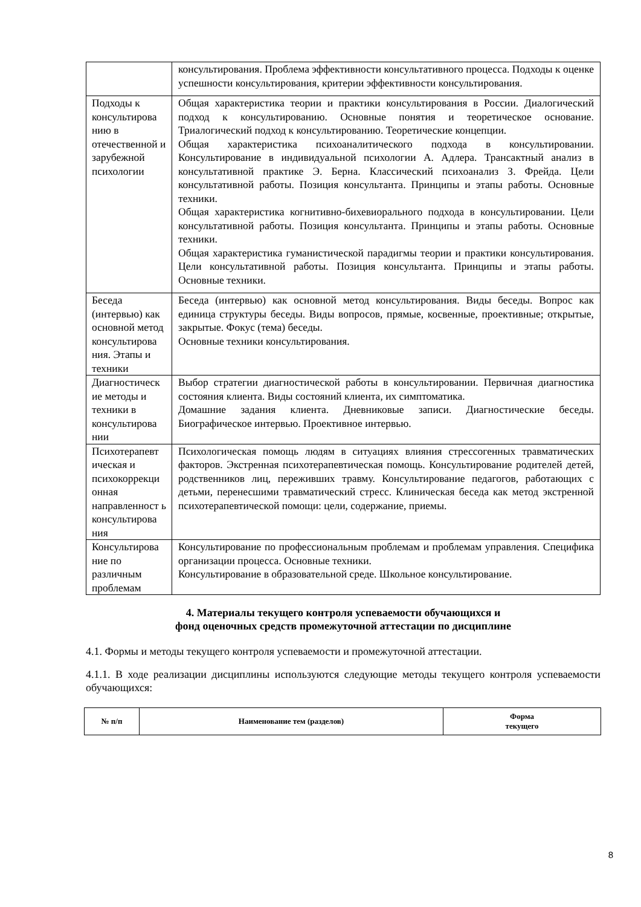| | консультирования. Проблема эффективности консультативного процесса. Подходы к оценке успешности консультирования, критерии эффективности консультирования. |
| Подходы к консультирова нию в отечественной и зарубежной психологии | Общая характеристика теории и практики консультирования в России. Диалогический подход к консультированию. Основные понятия и теоретическое основание. Триалогический подход к консультированию. Теоретические концепции. Общая характеристика психоаналитического подхода в консультировании. Консультирование в индивидуальной психологии А. Адлера. Трансактный анализ в консультативной практике Э. Берна. Классический психоанализ З. Фрейда. Цели консультативной работы. Позиция консультанта. Принципы и этапы работы. Основные техники. Общая характеристика когнитивно-бихевиорального подхода в консультировании. Цели консультативной работы. Позиция консультанта. Принципы и этапы работы. Основные техники. Общая характеристика гуманистической парадигмы теории и практики консультирования. Цели консультативной работы. Позиция консультанта. Принципы и этапы работы. Основные техники. |
| Беседа (интервью) как основной метод консультирова ния. Этапы и техники | Беседа (интервью) как основной метод консультирования. Виды беседы. Вопрос как единица структуры беседы. Виды вопросов, прямые, косвенные, проективные; открытые, закрытые. Фокус (тема) беседы. Основные техники консультирования. |
| Диагностическ ие методы и техники в консультирова нии | Выбор стратегии диагностической работы в консультировании. Первичная диагностика состояния клиента. Виды состояний клиента, их симптоматика. Домашние задания клиента. Дневниковые записи. Диагностические беседы. Биографическое интервью. Проективное интервью. |
| Психотерапевт ическая и психокоррекци онная направленност ь консультирова ния | Психологическая помощь людям в ситуациях влияния стрессогенных травматических факторов. Экстренная психотерапевтическая помощь. Консультирование родителей детей, родственников лиц, переживших травму. Консультирование педагогов, работающих с детьми, перенесшими травматический стресс. Клиническая беседа как метод экстренной психотерапевтической помощи: цели, содержание, приемы. |
| Консультирова ние по различным проблемам | Консультирование по профессиональным проблемам и проблемам управления. Специфика организации процесса. Основные техники. Консультирование в образовательной среде. Школьное консультирование. |
4. Материалы текущего контроля успеваемости обучающихся и
фонд оценочных средств промежуточной аттестации по дисциплине
4.1. Формы и методы текущего контроля успеваемости и промежуточной аттестации.
4.1.1. В ходе реализации дисциплины используются следующие методы текущего контроля успеваемости обучающихся:
| № п/п | Наименование тем (разделов) | Форма текущего |
8